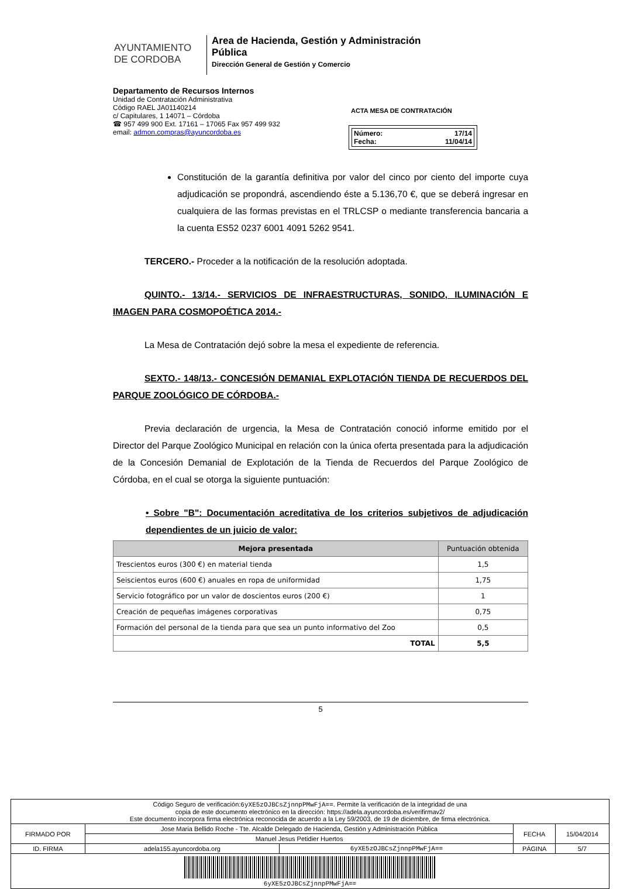AYUNTAMIENTO
DE CORDOBA
Area de Hacienda, Gestión y Administración Pública
Dirección General de Gestión y Comercio
Departamento de Recursos Internos
Unidad de Contratación Administrativa
Código RAEL JA01140214
c/ Capitulares, 1 14071 – Córdoba
☎ 957 499 900 Ext. 17161 – 17065 Fax 957 499 932
email: admon.compras@ayuncordoba.es
ACTA MESA DE CONTRATACIÓN
Número: 17/14
Fecha: 11/04/14
Constitución de la garantía definitiva por valor del cinco por ciento del importe cuya adjudicación se propondrá, ascendiendo éste a 5.136,70 €, que se deberá ingresar en cualquiera de las formas previstas en el TRLCSP o mediante transferencia bancaria a la cuenta ES52 0237 6001 4091 5262 9541.
TERCERO.- Proceder a la notificación de la resolución adoptada.
QUINTO.- 13/14.- SERVICIOS DE INFRAESTRUCTURAS, SONIDO, ILUMINACIÓN E IMAGEN PARA COSMOPOÉTICA 2014.-
La Mesa de Contratación dejó sobre la mesa el expediente de referencia.
SEXTO.- 148/13.- CONCESIÓN DEMANIAL EXPLOTACIÓN TIENDA DE RECUERDOS DEL PARQUE ZOOLÓGICO DE CÓRDOBA.-
Previa declaración de urgencia, la Mesa de Contratación conoció informe emitido por el Director del Parque Zoológico Municipal en relación con la única oferta presentada para la adjudicación de la Concesión Demanial de Explotación de la Tienda de Recuerdos del Parque Zoológico de Córdoba, en el cual se otorga la siguiente puntuación:
• Sobre "B": Documentación acreditativa de los criterios subjetivos de adjudicación dependientes de un juicio de valor:
| Mejora presentada | Puntuación obtenida |
| --- | --- |
| Trescientos euros (300 €) en material tienda | 1,5 |
| Seiscientos euros (600 €) anuales en ropa de uniformidad | 1,75 |
| Servicio fotográfico por un valor de doscientos euros (200 €) | 1 |
| Creación de pequeñas imágenes corporativas | 0,75 |
| Formación del personal de la tienda para que sea un punto informativo del Zoo | 0,5 |
| TOTAL | 5,5 |
5
| Código Seguro de verificación: 6yXE5zOJBCsZjnnpPMwFjA== . Permite la verificación de la integridad de una copia de este documento electrónico en la dirección: https://adela.ayuncordoba.es/verifirmav2/ Este documento incorpora firma electrónica reconocida de acuerdo a la Ley 59/2003, de 19 de diciembre, de firma electrónica. | | | | |
| FIRMADO POR | Jose Maria Bellido Roche - Tte. Alcalde Delegado de Hacienda, Gestión y Administración Pública | | FECHA | 15/04/2014 |
| | Manuel Jesus Petidier Huertos | | | |
| ID. FIRMA | adela155.ayuncordoba.org | 6yXE5zOJBCsZjnnpPMwFjA== | PÁGINA | 5/7 |
| 6yXE5zOJBCsZjnnpPMwFjA== | | | | |